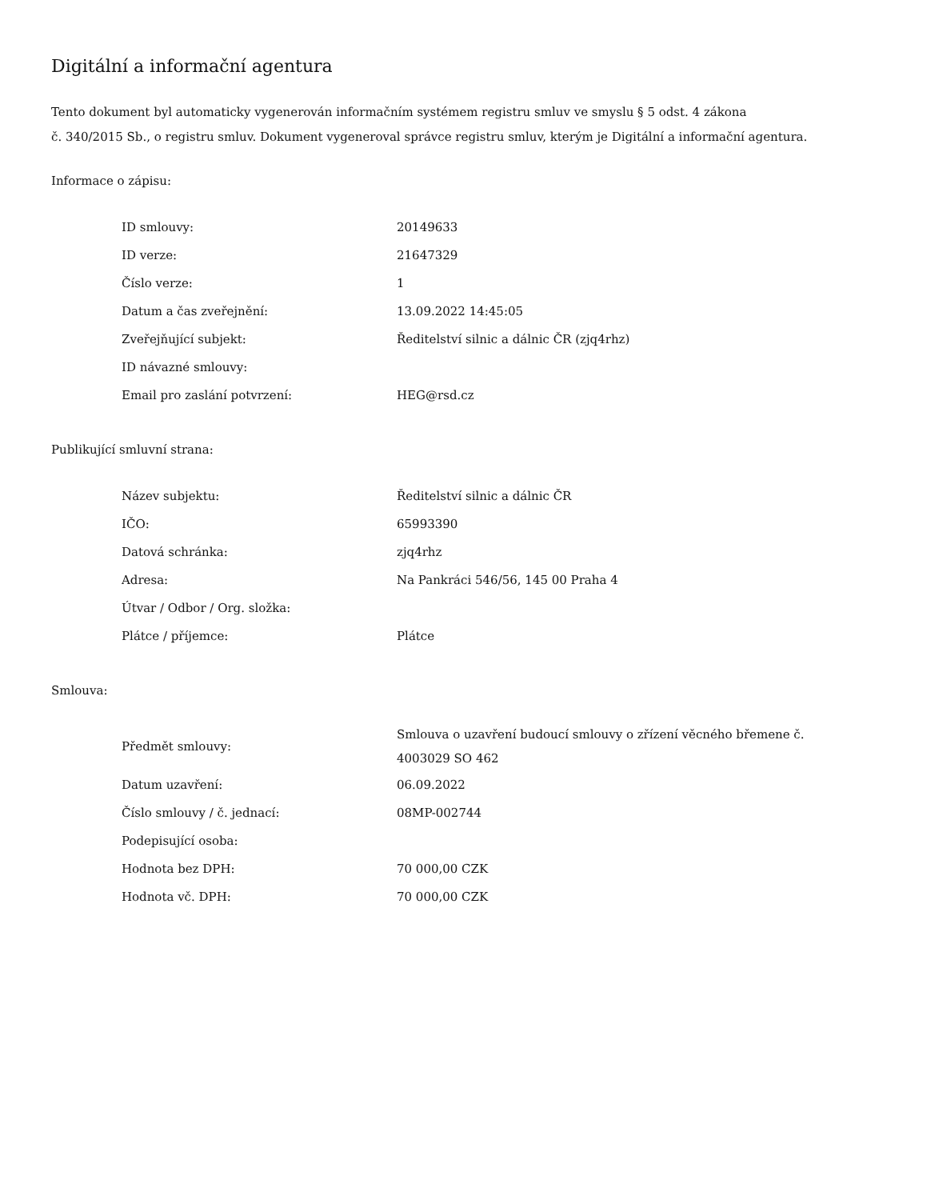Digitální a informační agentura
Tento dokument byl automaticky vygenerován informačním systémem registru smluv ve smyslu § 5 odst. 4 zákona
č. 340/2015 Sb., o registru smluv. Dokument vygeneroval správce registru smluv, kterým je Digitální a informační agentura.
Informace o zápisu:
| ID smlouvy: | 20149633 |
| ID verze: | 21647329 |
| Číslo verze: | 1 |
| Datum a čas zveřejnění: | 13.09.2022 14:45:05 |
| Zveřejňující subjekt: | Ředitelství silnic a dálnic ČR (zjq4rhz) |
| ID návazné smlouvy: | |
| Email pro zaslání potvrzení: | HEG@rsd.cz |
Publikující smluvní strana:
| Název subjektu: | Ředitelství silnic a dálnic ČR |
| IČO: | 65993390 |
| Datová schránka: | zjq4rhz |
| Adresa: | Na Pankráci 546/56, 145 00 Praha 4 |
| Útvar / Odbor / Org. složka: | |
| Plátce / příjemce: | Plátce |
Smlouva:
| Předmět smlouvy: | Smlouva o uzavření budoucí smlouvy o zřízení věcného břemene č. 4003029 SO 462 |
| Datum uzavření: | 06.09.2022 |
| Číslo smlouvy / č. jednací: | 08MP-002744 |
| Podepisující osoba: | |
| Hodnota bez DPH: | 70 000,00 CZK |
| Hodnota vč. DPH: | 70 000,00 CZK |